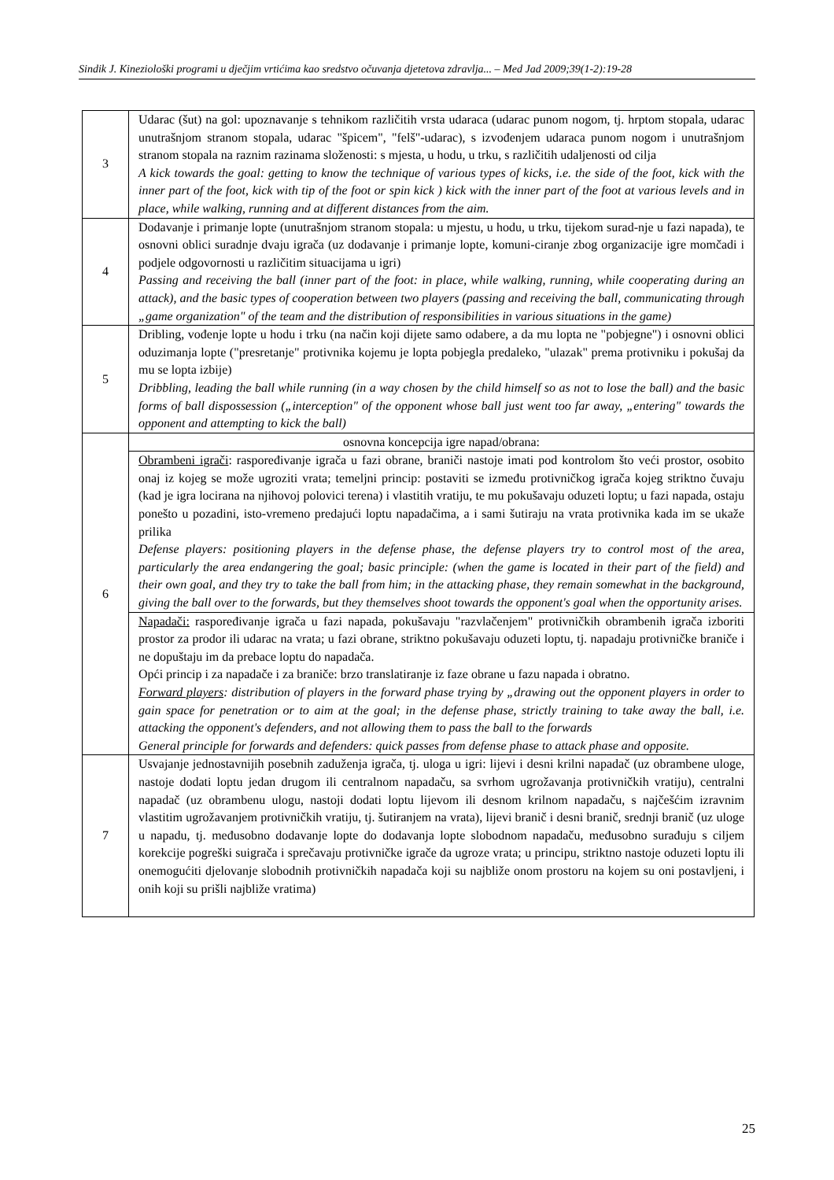Sindik J. Kineziološki programi u dječjim vrtićima kao sredstvo očuvanja djetetova zdravlja... – Med Jad 2009;39(1-2):19-28
| 3 | Udarac (šut) na gol: upoznavanje s tehnikom različitih vrsta udaraca (udarac punom nogom, tj. hrptom stopala, udarac unutrašnjom stranom stopala, udarac "špicem", "felš"-udarac), s izvođenjem udaraca punom nogom i unutrašnjom stranom stopala na raznim razinama složenosti: s mjesta, u hodu, u trku, s različitih udaljenosti od cilja A kick towards the goal: getting to know the technique of various types of kicks, i.e. the side of the foot, kick with the inner part of the foot, kick with tip of the foot or spin kick ) kick with the inner part of the foot at various levels and in place, while walking, running and at different distances from the aim. |
| 4 | Dodavanje i primanje lopte (unutrašnjom stranom stopala: u mjestu, u hodu, u trku, tijekom surad-nje u fazi napada), te osnovni oblici suradnje dvaju igrača (uz dodavanje i primanje lopte, komuni-ciranje zbog organizacije igre momčadi i podjele odgovornosti u različitim situacijama u igri) Passing and receiving the ball (inner part of the foot: in place, while walking, running, while cooperating during an attack), and the basic types of cooperation between two players (passing and receiving the ball, communicating through „game organization" of the team and the distribution of responsibilities in various situations in the game) |
| 5 | Dribling, vođenje lopte u hodu i trku (na način koji dijete samo odabere, a da mu lopta ne "pobjegne") i osnovni oblici oduzimanja lopte ("presretanje" protivnika kojemu je lopta pobjegla predaleko, "ulazak" prema protivniku i pokušaj da mu se lopta izbije) Dribbling, leading the ball while running (in a way chosen by the child himself so as not to lose the ball) and the basic forms of ball dispossession („interception" of the opponent whose ball just went too far away, „entering" towards the opponent and attempting to kick the ball) |
| 6 | osnovna koncepcija igre napad/obrana: |
| | Obrambeni igrači : raspoređivanje igrača u fazi obrane, braniči nastoje imati pod kontrolom što veći prostor, osobito onaj iz kojeg se može ugroziti vrata; temeljni princip: postaviti se između protivničkog igrača kojeg striktno čuvaju (kad je igra locirana na njihovoj polovici terena) i vlastitih vratiju, te mu pokušavaju oduzeti loptu; u fazi napada, ostaju ponešto u pozadini, isto-vremeno predajući loptu napadačima, a i sami šutiraju na vrata protivnika kada im se ukaže prilika Defense players: positioning players in the defense phase, the defense players try to control most of the area, particularly the area endangering the goal; basic principle: (when the game is located in their part of the field) and their own goal, and they try to take the ball from him; in the attacking phase, they remain somewhat in the background, giving the ball over to the forwards, but they themselves shoot towards the opponent's goal when the opportunity arises. |
| | Napadači: raspoređivanje igrača u fazi napada, pokušavaju "razvlačenjem" protivničkih obrambenih igrača izboriti prostor za prodor ili udarac na vrata; u fazi obrane, striktno pokušavaju oduzeti loptu, tj. napadaju protivničke braniče i ne dopuštaju im da prebace loptu do napadača. Opći princip i za napadače i za braniče: brzo translatiranje iz faze obrane u fazu napada i obratno. Forward players : distribution of players in the forward phase trying by „drawing out the opponent players in order to gain space for penetration or to aim at the goal; in the defense phase, strictly training to take away the ball, i.e. attacking the opponent's defenders, and not allowing them to pass the ball to the forwards General principle for forwards and defenders: quick passes from defense phase to attack phase and opposite. |
| 7 | Usvajanje jednostavnijih posebnih zaduženja igrača, tj. uloga u igri: lijevi i desni krilni napadač (uz obrambene uloge, nastoje dodati loptu jedan drugom ili centralnom napadaču, sa svrhom ugrožavanja protivničkih vratiju), centralni napadač (uz obrambenu ulogu, nastoji dodati loptu lijevom ili desnom krilnom napadaču, s najčešćim izravnim vlastitim ugrožavanjem protivničkih vratiju, tj. šutiranjem na vrata), lijevi branič i desni branič, srednji branič (uz uloge u napadu, tj. međusobno dodavanje lopte do dodavanja lopte slobodnom napadaču, međusobno surađuju s ciljem korekcije pogreški suigrača i sprečavaju protivničke igrače da ugroze vrata; u principu, striktno nastoje oduzeti loptu ili onemogućiti djelovanje slobodnih protivničkih napadača koji su najbliže onom prostoru na kojem su oni postavljeni, i onih koji su prišli najbliže vratima) |
25